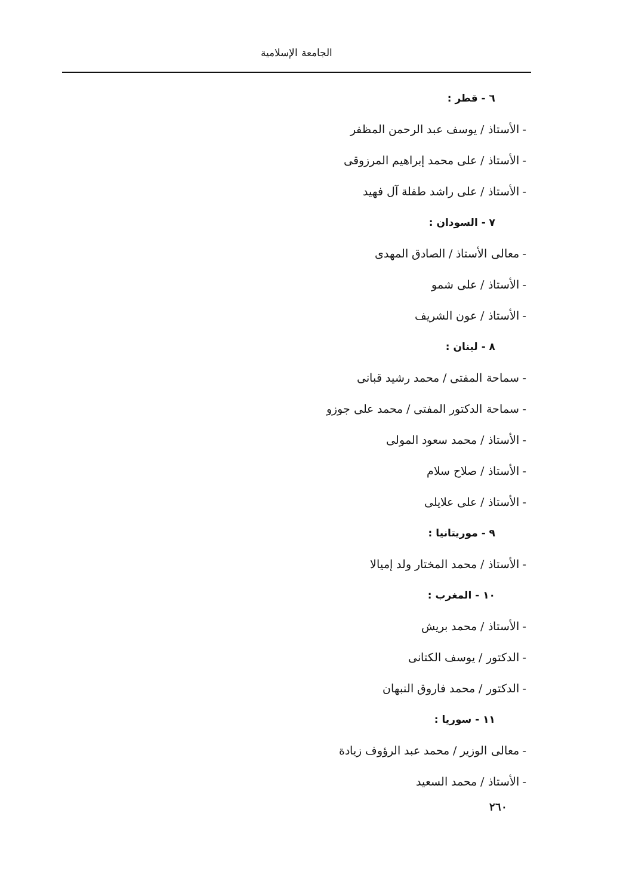الجامعة الإسلامية
٦ - قطر :
- الأستاذ / يوسف عبد الرحمن المظفر
- الأستاذ / على محمد إبراهيم المرزوقى
- الأستاذ / على راشد طفلة آل فهيد
٧ - السودان :
- معالى الأستاذ / الصادق المهدى
- الأستاذ / على شمو
- الأستاذ / عون الشريف
٨ - لبنان :
- سماحة المفتى / محمد رشيد قبانى
- سماحة الدكتور المفتى / محمد على جوزو
- الأستاذ / محمد سعود المولى
- الأستاذ / صلاح سلام
- الأستاذ / على علايلى
٩ - موريتانيا :
- الأستاذ / محمد المختار ولد إميالا
١٠ - المغرب :
- الأستاذ / محمد بريش
- الدكتور / يوسف الكتانى
- الدكتور / محمد فاروق النبهان
١١ - سوريا :
- معالى الوزير / محمد عبد الرؤوف زيادة
- الأستاذ / محمد السعيد
٢٦٠